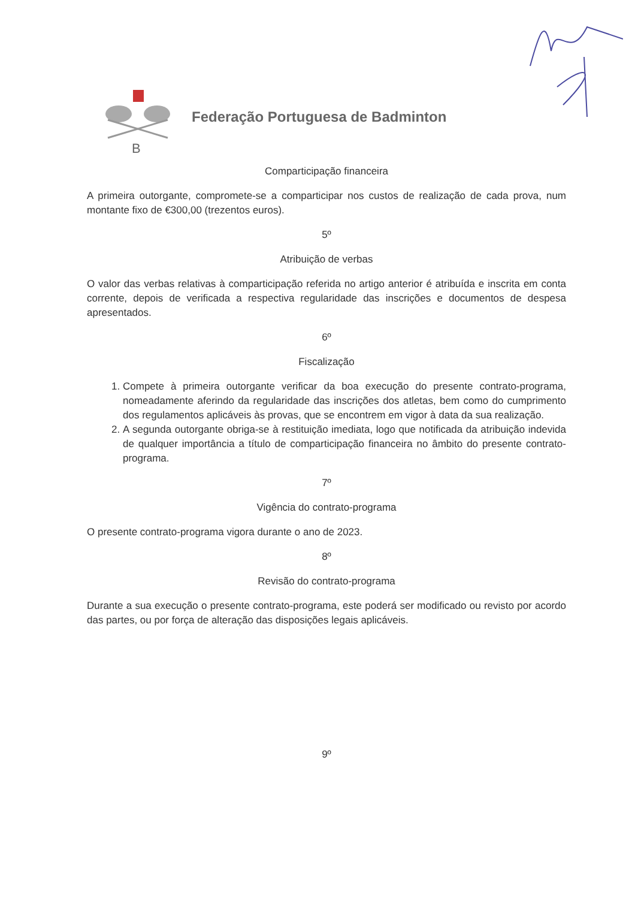B
Federação Portuguesa de Badminton
Comparticipação financeira
A primeira outorgante, compromete-se a comparticipar nos custos de realização de cada prova, num montante fixo de €300,00 (trezentos euros).
5º
Atribuição de verbas
O valor das verbas relativas à comparticipação referida no artigo anterior é atribuída e inscrita em conta corrente, depois de verificada a respectiva regularidade das inscrições e documentos de despesa apresentados.
6º
Fiscalização
1. Compete à primeira outorgante verificar da boa execução do presente contrato-programa, nomeadamente aferindo da regularidade das inscrições dos atletas, bem como do cumprimento dos regulamentos aplicáveis às provas, que se encontrem em vigor à data da sua realização.
2. A segunda outorgante obriga-se à restituição imediata, logo que notificada da atribuição indevida de qualquer importância a título de comparticipação financeira no âmbito do presente contrato-programa.
7º
Vigência do contrato-programa
O presente contrato-programa vigora durante o ano de 2023.
8º
Revisão do contrato-programa
Durante a sua execução o presente contrato-programa, este poderá ser modificado ou revisto por acordo das partes, ou por força de alteração das disposições legais aplicáveis.
9º